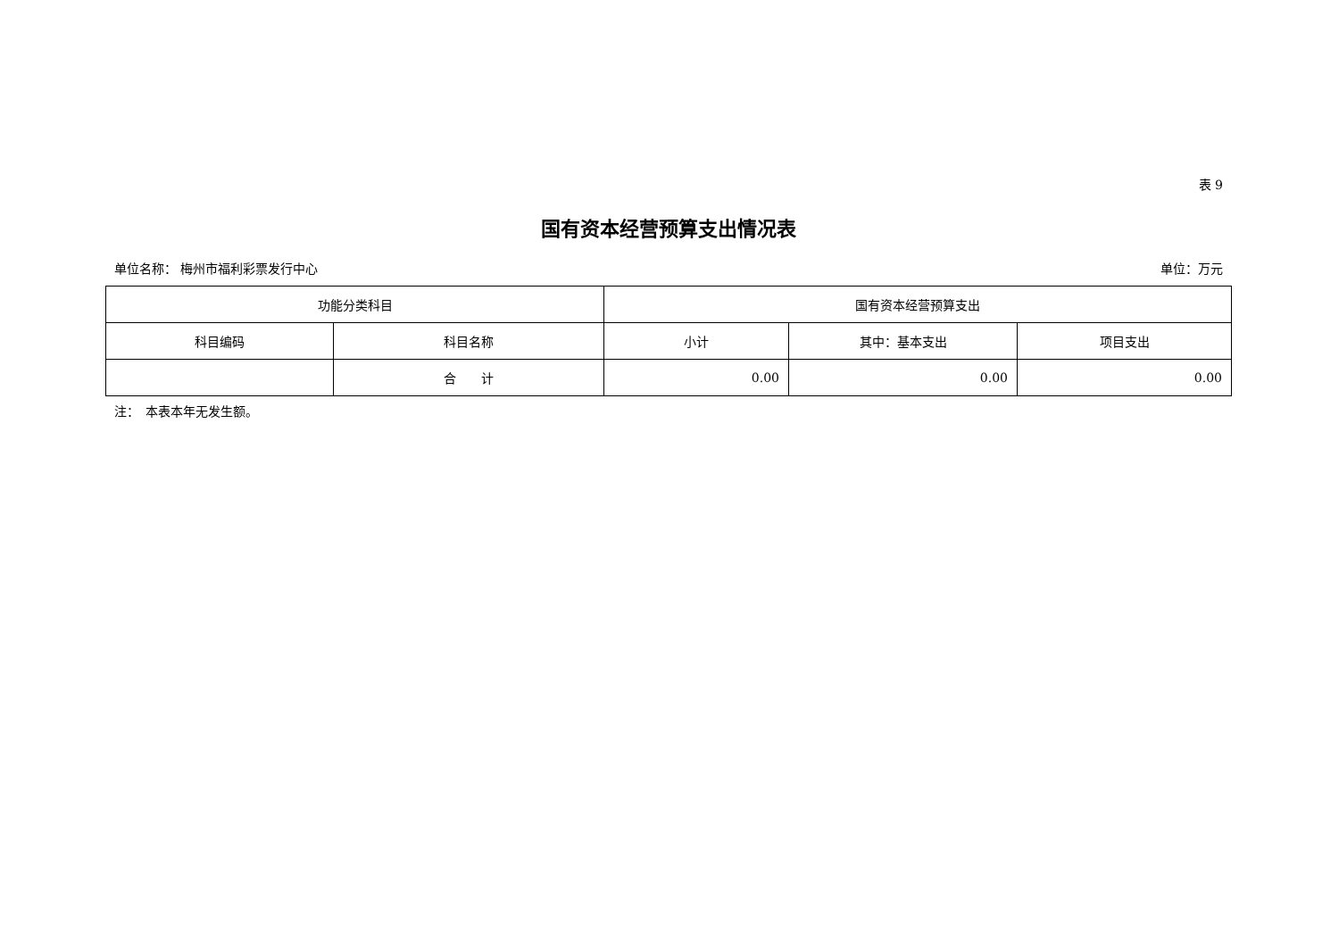表 9
国有资本经营预算支出情况表
单位名称： 梅州市福利彩票发行中心 单位：万元
| 功能分类科目 | | 国有资本经营预算支出 | | |
| --- | --- | --- | --- | --- |
| 科目编码 | 科目名称 | 小计 | 其中：基本支出 | 项目支出 |
| | 合 计 | 0.00 | 0.00 | 0.00 |
注：　本表本年无发生额。